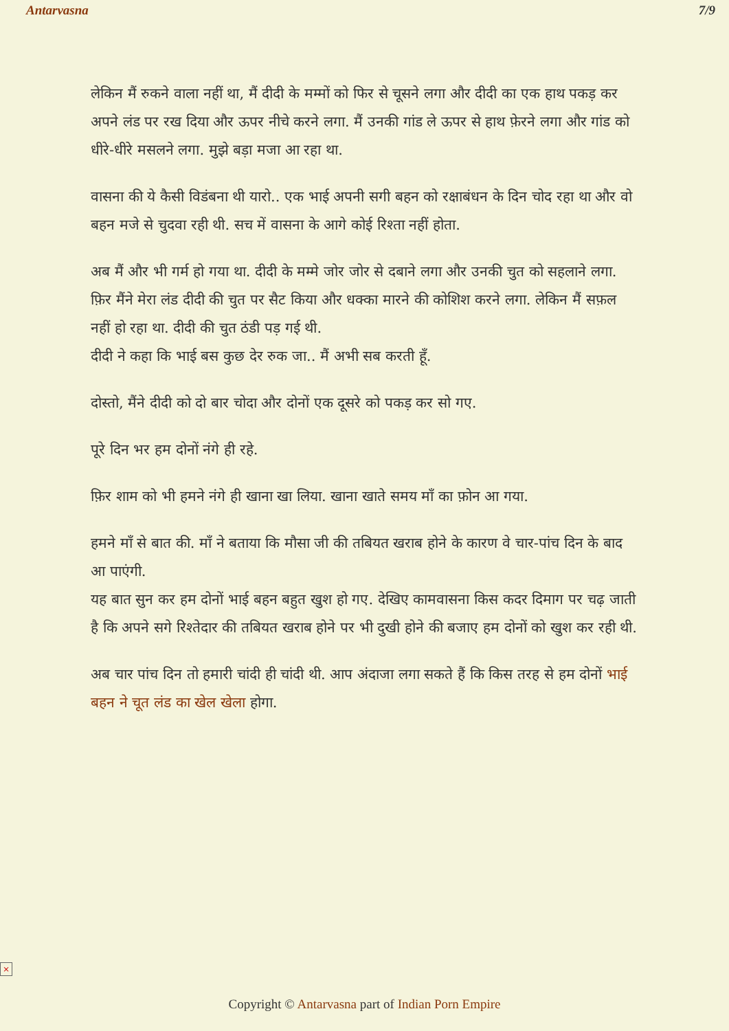Antarvasna 7/9
लेकिन मैं रुकने वाला नहीं था, मैं दीदी के मम्मों को फिर से चूसने लगा और दीदी का एक हाथ पकड़ कर अपने लंड पर रख दिया और ऊपर नीचे करने लगा. मैं उनकी गांड ले ऊपर से हाथ फ़ेरने लगा और गांड को धीरे-धीरे मसलने लगा. मुझे बड़ा मजा आ रहा था.
वासना की ये कैसी विडंबना थी यारो.. एक भाई अपनी सगी बहन को रक्षाबंधन के दिन चोद रहा था और वो बहन मजे से चुदवा रही थी. सच में वासना के आगे कोई रिश्ता नहीं होता.
अब मैं और भी गर्म हो गया था. दीदी के मम्मे जोर जोर से दबाने लगा और उनकी चुत को सहलाने लगा. फ़िर मैंने मेरा लंड दीदी की चुत पर सैट किया और धक्का मारने की कोशिश करने लगा. लेकिन मैं सफ़ल नहीं हो रहा था. दीदी की चुत ठंडी पड़ गई थी.
दीदी ने कहा कि भाई बस कुछ देर रुक जा.. मैं अभी सब करती हूँ.
दोस्तो, मैंने दीदी को दो बार चोदा और दोनों एक दूसरे को पकड़ कर सो गए.
पूरे दिन भर हम दोनों नंगे ही रहे.
फ़िर शाम को भी हमने नंगे ही खाना खा लिया. खाना खाते समय माँ का फ़ोन आ गया.
हमने माँ से बात की. माँ ने बताया कि मौसा जी की तबियत खराब होने के कारण वे चार-पांच दिन के बाद आ पाएंगी.
यह बात सुन कर हम दोनों भाई बहन बहुत खुश हो गए. देखिए कामवासना किस कदर दिमाग पर चढ़ जाती है कि अपने सगे रिश्तेदार की तबियत खराब होने पर भी दुखी होने की बजाए हम दोनों को खुश कर रही थी.
अब चार पांच दिन तो हमारी चांदी ही चांदी थी. आप अंदाजा लगा सकते हैं कि किस तरह से हम दोनों भाई बहन ने चूत लंड का खेल खेला होगा.
×
Copyright © Antarvasna part of Indian Porn Empire